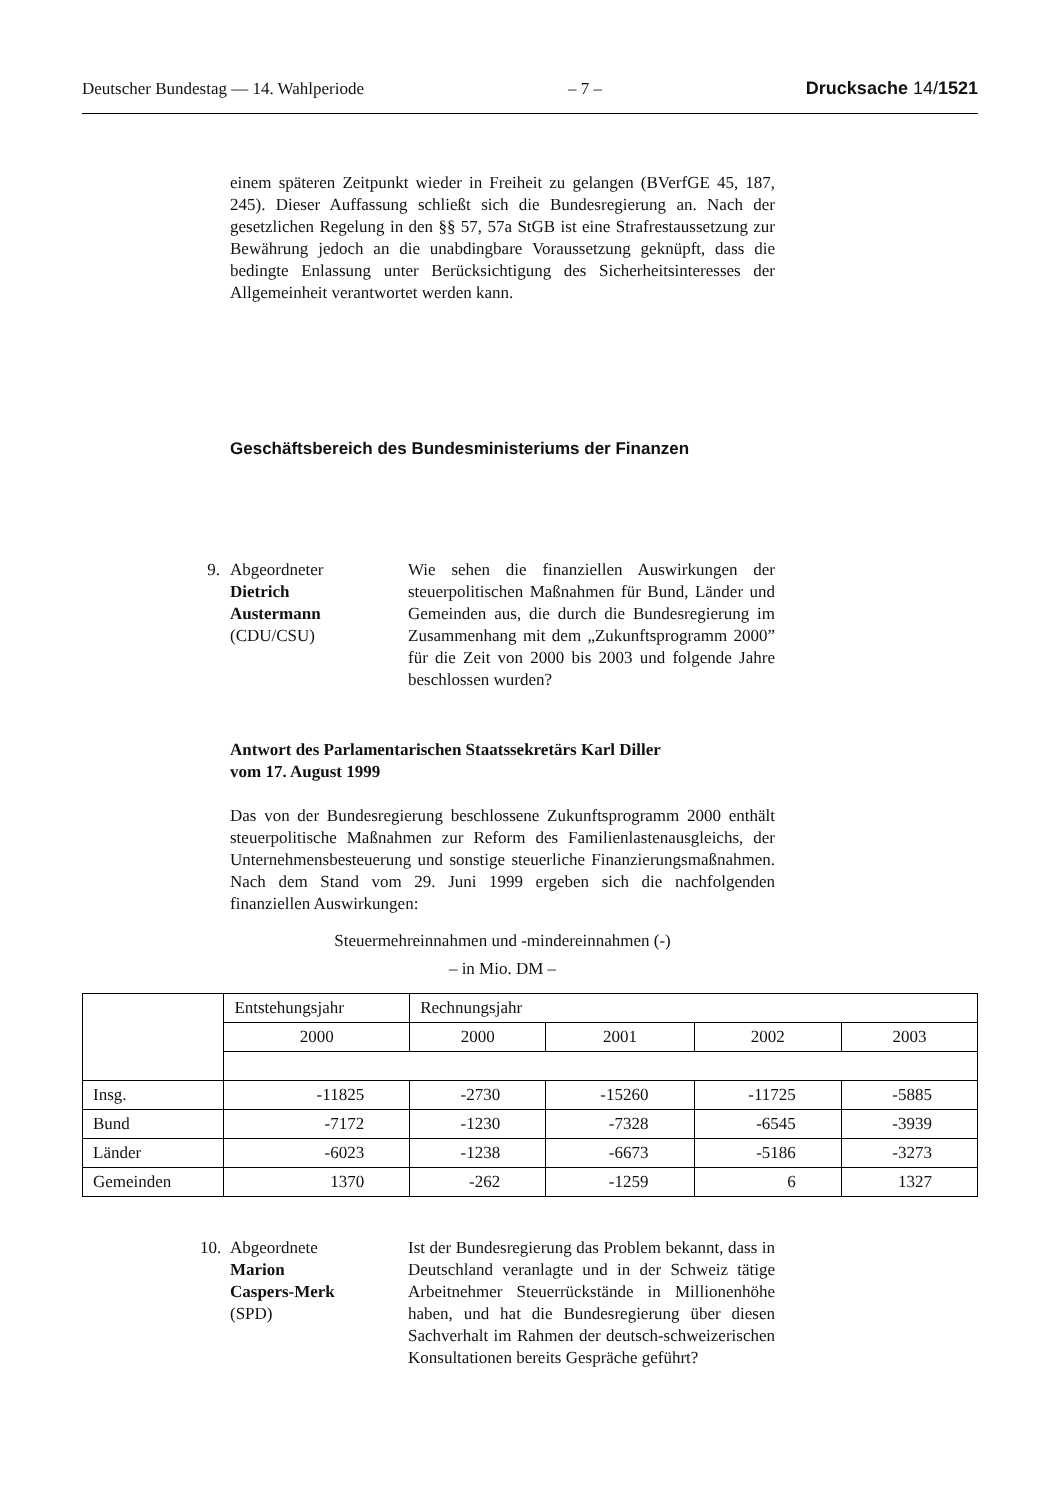Deutscher Bundestag — 14. Wahlperiode – 7 – Drucksache 14/1521
einem späteren Zeitpunkt wieder in Freiheit zu gelangen (BVerfGE 45, 187, 245). Dieser Auffassung schließt sich die Bundesregierung an. Nach der gesetzlichen Regelung in den §§ 57, 57a StGB ist eine Strafrestaussetzung zur Bewährung jedoch an die unabdingbare Voraussetzung geknüpft, dass die bedingte Enlassung unter Berücksichtigung des Sicherheitsinteresses der Allgemeinheit verantwortet werden kann.
Geschäftsbereich des Bundesministeriums der Finanzen
9.
Abgeordneter
Dietrich
Austermann
(CDU/CSU)
Wie sehen die finanziellen Auswirkungen der steuerpolitischen Maßnahmen für Bund, Länder und Gemeinden aus, die durch die Bundesregierung im Zusammenhang mit dem „Zukunftsprogramm 2000” für die Zeit von 2000 bis 2003 und folgende Jahre beschlossen wurden?
Antwort des Parlamentarischen Staatssekretärs Karl Diller
vom 17. August 1999
Das von der Bundesregierung beschlossene Zukunftsprogramm 2000 enthält steuerpolitische Maßnahmen zur Reform des Familienlastenausgleichs, der Unternehmensbesteuerung und sonstige steuerliche Finanzierungsmaßnahmen. Nach dem Stand vom 29. Juni 1999 ergeben sich die nachfolgenden finanziellen Auswirkungen:
Steuermehreinnahmen und -mindereinnahmen (-)
– in Mio. DM –
| | Entstehungsjahr | Rechnungsjahr | | | |
| | 2000 | 2000 | 2001 | 2002 | 2003 |
| Insg. | -11825 | -2730 | -15260 | -11725 | -5885 |
| Bund | -7172 | -1230 | -7328 | -6545 | -3939 |
| Länder | -6023 | -1238 | -6673 | -5186 | -3273 |
| Gemeinden | 1370 | -262 | -1259 | 6 | 1327 |
10.
Abgeordnete
Marion
Caspers-Merk
(SPD)
Ist der Bundesregierung das Problem bekannt, dass in Deutschland veranlagte und in der Schweiz tätige Arbeitnehmer Steuerrückstände in Millionenhöhe haben, und hat die Bundesregierung über diesen Sachverhalt im Rahmen der deutsch-schweizerischen Konsultationen bereits Gespräche geführt?